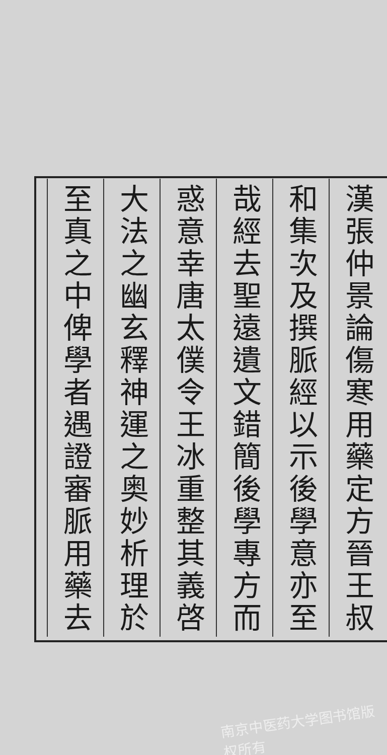漢張仲景論傷寒用藥定方晉王叔
和集次及撰脈經以示後學意亦至
哉經去聖遠遺文錯簡後學專方而
惑意幸唐太僕令王冰重整其義啓
大法之幽玄釋神運之奥妙析理於
至真之中俾學者遇證審脈用藥去
南京中医药大学图书馆版权所有